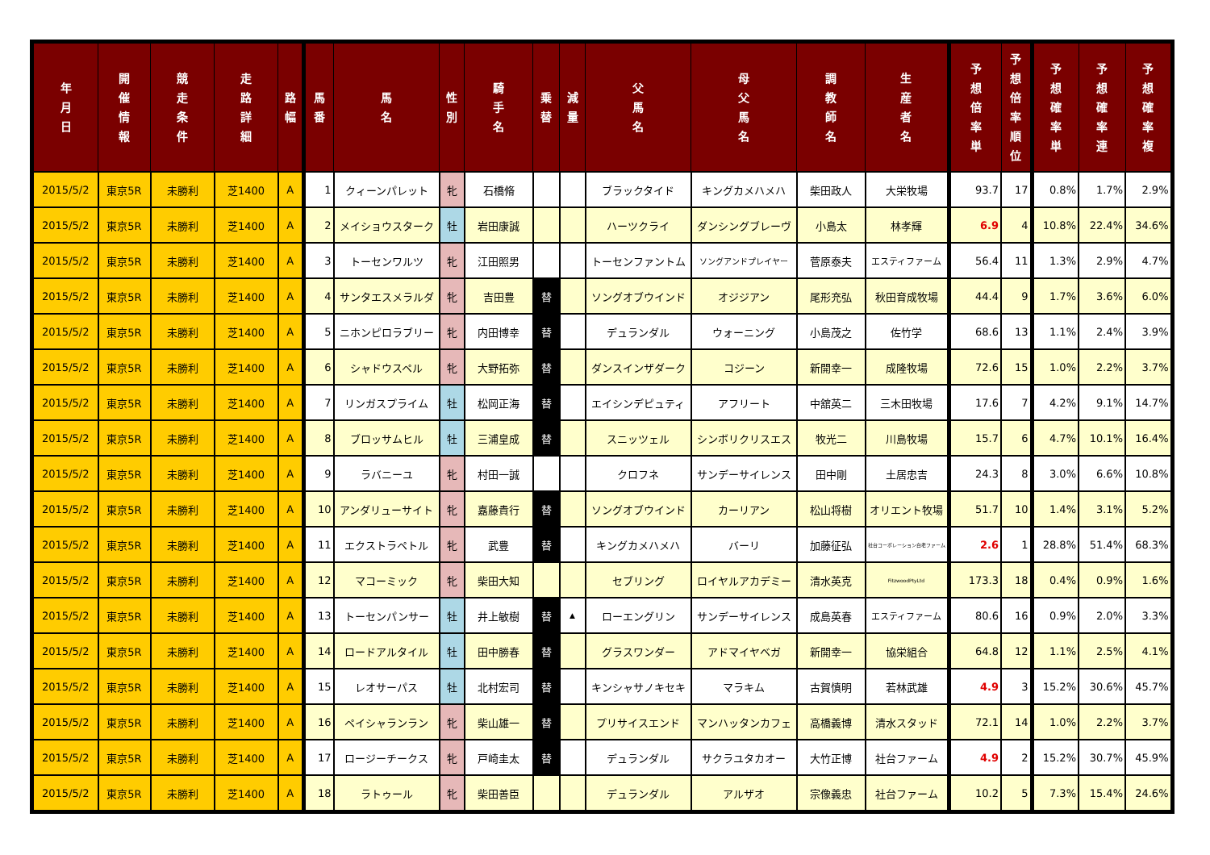| 年 月 日 | 開 催 情 報 | 競 走 条 件 | 走 路 詳 細 | 路 幅 | 馬 番 | 馬 名 | 性 別 | 騎 手 名 | 乗 替 | 減 量 | 父 馬 名 | 母 父 馬 名 | 調 教 師 名 | 生 産 者 名 | 予 想 倍 率 単 | 予 想 倍 率 順 位 | 予 想 確 率 単 | 予 想 確 率 連 | 予 想 確 率 複 |
| --- | --- | --- | --- | --- | --- | --- | --- | --- | --- | --- | --- | --- | --- | --- | --- | --- | --- | --- | --- |
| 2015/5/2 | 東京5R | 未勝利 | 芝1400 | A | 1 | クィーンパレット | 牝 | 石橋脩 | | | ブラックタイド | キングカメハメハ | 柴田政人 | 大栄牧場 | 93.7 | 17 | 0.8% | 1.7% | 2.9% |
| 2015/5/2 | 東京5R | 未勝利 | 芝1400 | A | 2 | メイショウスターク | 牡 | 岩田康誠 | | | ハーツクライ | ダンシングブレーヴ | 小島太 | 林孝輝 | 6.9 | 4 | 10.8% | 22.4% | 34.6% |
| 2015/5/2 | 東京5R | 未勝利 | 芝1400 | A | 3 | トーセンワルツ | 牝 | 江田照男 | | | トーセンファントム | ソングアンドプレイヤー | 菅原泰夫 | エスティファーム | 56.4 | 11 | 1.3% | 2.9% | 4.7% |
| 2015/5/2 | 東京5R | 未勝利 | 芝1400 | A | 4 | サンタエスメラルダ | 牝 | 吉田豊 | 替 | | ソングオブウインド | オジジアン | 尾形充弘 | 秋田育成牧場 | 44.4 | 9 | 1.7% | 3.6% | 6.0% |
| 2015/5/2 | 東京5R | 未勝利 | 芝1400 | A | 5 | ニホンピロラブリー | 牝 | 内田博幸 | 替 | | デュランダル | ウォーニング | 小島茂之 | 佐竹学 | 68.6 | 13 | 1.1% | 2.4% | 3.9% |
| 2015/5/2 | 東京5R | 未勝利 | 芝1400 | A | 6 | シャドウスペル | 牝 | 大野拓弥 | 替 | | ダンスインザダーク | コジーン | 新開幸一 | 成隆牧場 | 72.6 | 15 | 1.0% | 2.2% | 3.7% |
| 2015/5/2 | 東京5R | 未勝利 | 芝1400 | A | 7 | リンガスプライム | 牡 | 松岡正海 | 替 | | エイシンデピュティ | アフリート | 中舘英二 | 三木田牧場 | 17.6 | 7 | 4.2% | 9.1% | 14.7% |
| 2015/5/2 | 東京5R | 未勝利 | 芝1400 | A | 8 | ブロッサムヒル | 牡 | 三浦皇成 | 替 | | スニッツェル | シンボリクリスエス | 牧光二 | 川島牧場 | 15.7 | 6 | 4.7% | 10.1% | 16.4% |
| 2015/5/2 | 東京5R | 未勝利 | 芝1400 | A | 9 | ラバニーユ | 牝 | 村田一誠 | | | クロフネ | サンデーサイレンス | 田中剛 | 土居忠吉 | 24.3 | 8 | 3.0% | 6.6% | 10.8% |
| 2015/5/2 | 東京5R | 未勝利 | 芝1400 | A | 10 | アンダリューサイト | 牝 | 嘉藤貴行 | 替 | | ソングオブウインド | カーリアン | 松山将樹 | オリエント牧場 | 51.7 | 10 | 1.4% | 3.1% | 5.2% |
| 2015/5/2 | 東京5R | 未勝利 | 芝1400 | A | 11 | エクストラペトル | 牝 | 武豊 | 替 | | キングカメハメハ | バーリ | 加藤征弘 | 社台コーポレーション白老ファーム | 2.6 | 1 | 28.8% | 51.4% | 68.3% |
| 2015/5/2 | 東京5R | 未勝利 | 芝1400 | A | 12 | マコーミック | 牝 | 柴田大知 | | | セブリング | ロイヤルアカデミー | 清水英克 | FitzwoodPtyLtd | 173.3 | 18 | 0.4% | 0.9% | 1.6% |
| 2015/5/2 | 東京5R | 未勝利 | 芝1400 | A | 13 | トーセンパンサー | 牡 | 井上敏樹 | 替 | ▲ | ローエングリン | サンデーサイレンス | 成島英春 | エスティファーム | 80.6 | 16 | 0.9% | 2.0% | 3.3% |
| 2015/5/2 | 東京5R | 未勝利 | 芝1400 | A | 14 | ロードアルタイル | 牡 | 田中勝春 | 替 | | グラスワンダー | アドマイヤベガ | 新開幸一 | 協栄組合 | 64.8 | 12 | 1.1% | 2.5% | 4.1% |
| 2015/5/2 | 東京5R | 未勝利 | 芝1400 | A | 15 | レオサーパス | 牡 | 北村宏司 | 替 | | キンシャサノキセキ | マラキム | 古賀慎明 | 若林武雄 | 4.9 | 3 | 15.2% | 30.6% | 45.7% |
| 2015/5/2 | 東京5R | 未勝利 | 芝1400 | A | 16 | ペイシャランラン | 牝 | 柴山雄一 | 替 | | プリサイスエンド | マンハッタンカフェ | 高橋義博 | 清水スタッド | 72.1 | 14 | 1.0% | 2.2% | 3.7% |
| 2015/5/2 | 東京5R | 未勝利 | 芝1400 | A | 17 | ロージーチークス | 牝 | 戸崎圭太 | 替 | | デュランダル | サクラユタカオー | 大竹正博 | 社台ファーム | 4.9 | 2 | 15.2% | 30.7% | 45.9% |
| 2015/5/2 | 東京5R | 未勝利 | 芝1400 | A | 18 | ラトゥール | 牝 | 柴田善臣 | | | デュランダル | アルザオ | 宗像義忠 | 社台ファーム | 10.2 | 5 | 7.3% | 15.4% | 24.6% |